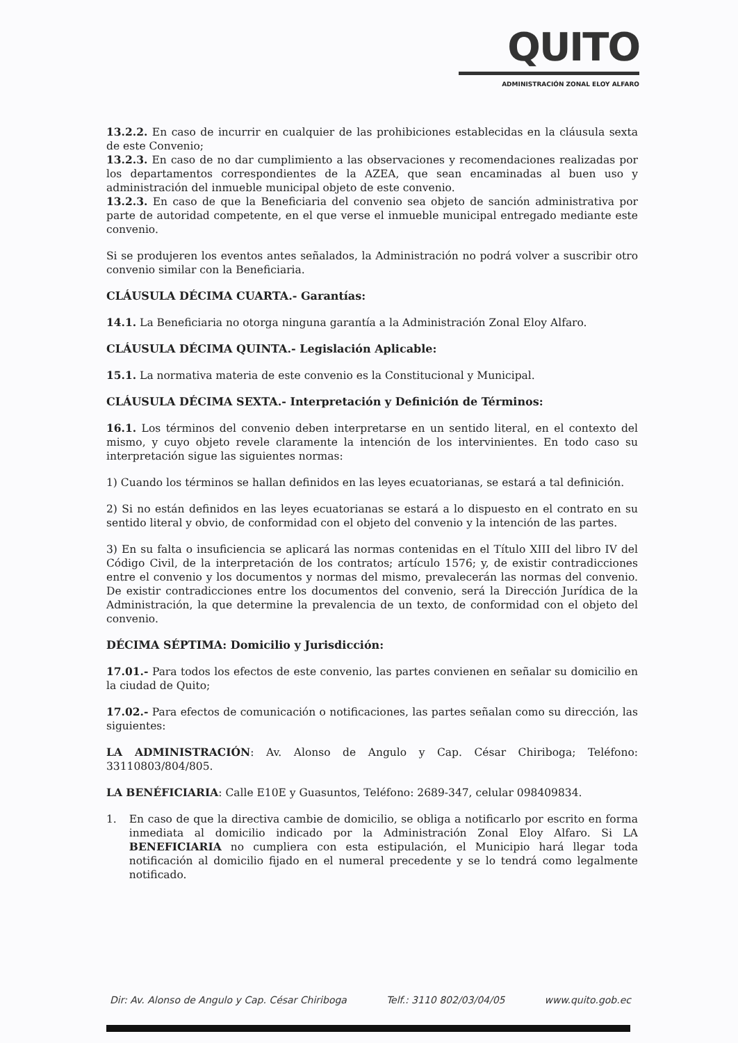QUITO
ADMINISTRACIÓN ZONAL ELOY ALFARO
13.2.2. En caso de incurrir en cualquier de las prohibiciones establecidas en la cláusula sexta de este Convenio;
13.2.3. En caso de no dar cumplimiento a las observaciones y recomendaciones realizadas por los departamentos correspondientes de la AZEA, que sean encaminadas al buen uso y administración del inmueble municipal objeto de este convenio.
13.2.3. En caso de que la Beneficiaria del convenio sea objeto de sanción administrativa por parte de autoridad competente, en el que verse el inmueble municipal entregado mediante este convenio.
Si se produjeren los eventos antes señalados, la Administración no podrá volver a suscribir otro convenio similar con la Beneficiaria.
CLÁUSULA DÉCIMA CUARTA.- Garantías:
14.1. La Beneficiaria no otorga ninguna garantía a la Administración Zonal Eloy Alfaro.
CLÁUSULA DÉCIMA QUINTA.- Legislación Aplicable:
15.1. La normativa materia de este convenio es la Constitucional y Municipal.
CLÁUSULA DÉCIMA SEXTA.- Interpretación y Definición de Términos:
16.1. Los términos del convenio deben interpretarse en un sentido literal, en el contexto del mismo, y cuyo objeto revele claramente la intención de los intervinientes. En todo caso su interpretación sigue las siguientes normas:
1) Cuando los términos se hallan definidos en las leyes ecuatorianas, se estará a tal definición.
2) Si no están definidos en las leyes ecuatorianas se estará a lo dispuesto en el contrato en su sentido literal y obvio, de conformidad con el objeto del convenio y la intención de las partes.
3) En su falta o insuficiencia se aplicará las normas contenidas en el Título XIII del libro IV del Código Civil, de la interpretación de los contratos; artículo 1576; y, de existir contradicciones entre el convenio y los documentos y normas del mismo, prevalecerán las normas del convenio. De existir contradicciones entre los documentos del convenio, será la Dirección Jurídica de la Administración, la que determine la prevalencia de un texto, de conformidad con el objeto del convenio.
DÉCIMA SÉPTIMA: Domicilio y Jurisdicción:
17.01.- Para todos los efectos de este convenio, las partes convienen en señalar su domicilio en la ciudad de Quito;
17.02.- Para efectos de comunicación o notificaciones, las partes señalan como su dirección, las siguientes:
LA ADMINISTRACIÓN: Av. Alonso de Angulo y Cap. César Chiriboga; Teléfono: 33110803/804/805.
LA BENÉFICIARIA: Calle E10E y Guasuntos, Teléfono: 2689-347, celular 098409834.
1. En caso de que la directiva cambie de domicilio, se obliga a notificarlo por escrito en forma inmediata al domicilio indicado por la Administración Zonal Eloy Alfaro. Si LA BENEFICIARIA no cumpliera con esta estipulación, el Municipio hará llegar toda notificación al domicilio fijado en el numeral precedente y se lo tendrá como legalmente notificado.
Dir: Av. Alonso de Angulo y Cap. César Chiriboga Telf.: 3110 802/03/04/05 www.quito.gob.ec